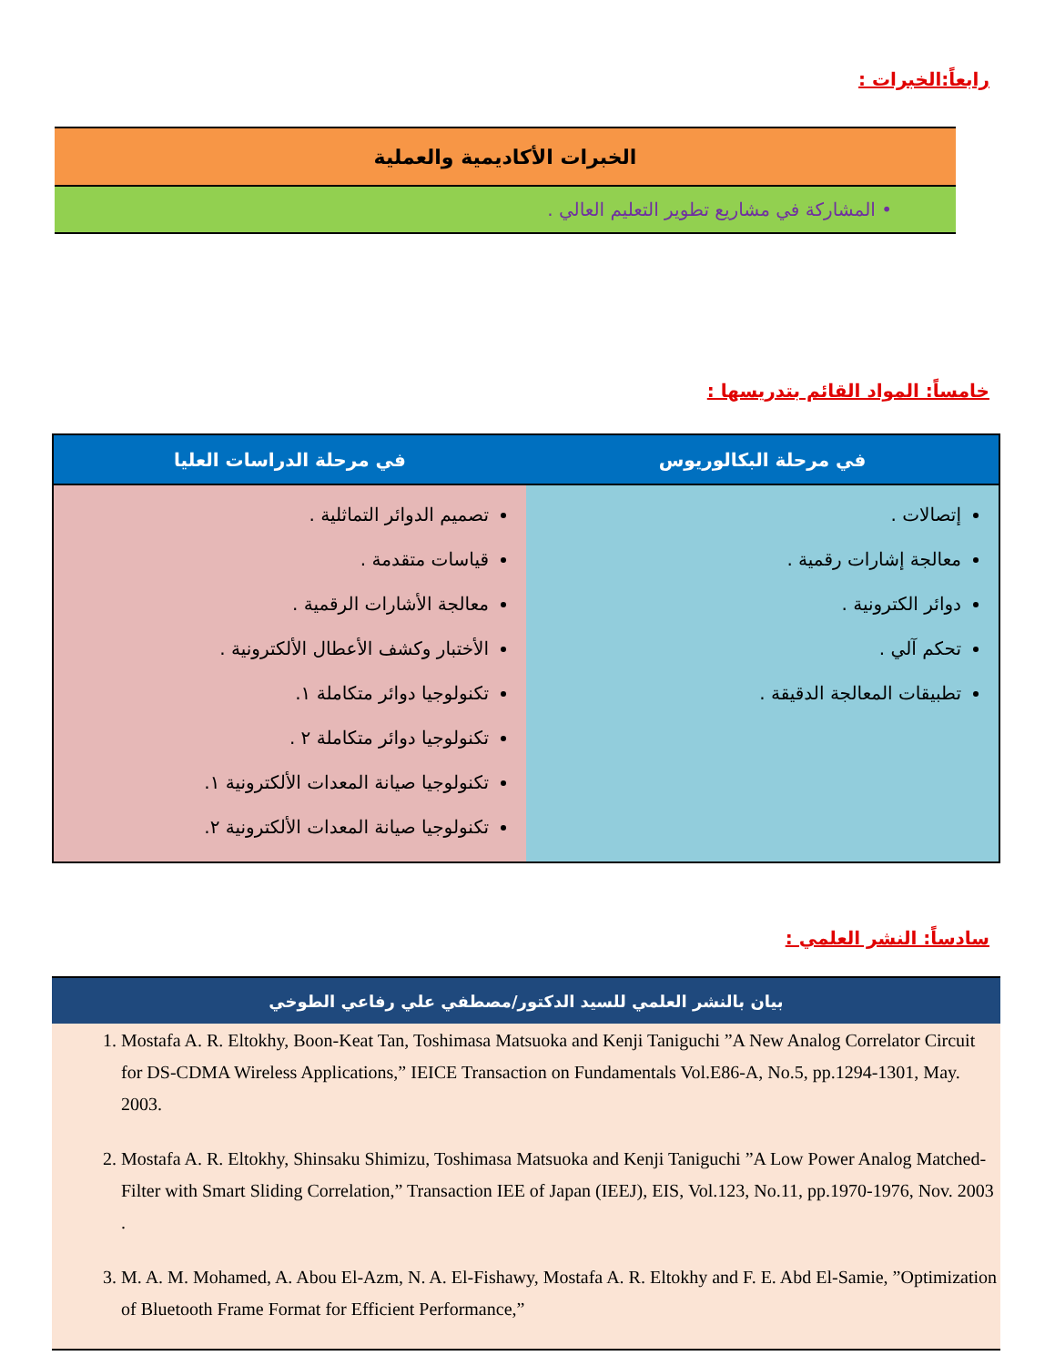رابعاً:الخبرات :
| الخبرات الأكاديمية والعملية |
| --- |
| • المشاركة في مشاريع تطوير التعليم العالي . |
خامساً: المواد القائم بتدريسها :
| في مرحلة البكالوريوس | في مرحلة الدراسات العليا |
| --- | --- |
| إتصالات . معالجة إشارات رقمية . دوائر الكترونية . تحكم آلي . تطبيقات المعالجة الدقيقة . | تصميم الدوائر التماثلية . قياسات متقدمة . معالجة الأشارات الرقمية . الأختبار وكشف الأعطال الألكترونية . تكنولوجيا دوائر متكاملة ١. تكنولوجيا دوائر متكاملة ٢ . تكنولوجيا صيانة المعدات الألكترونية ١. تكنولوجيا صيانة المعدات الألكترونية ٢. |
سادساً: النشر العلمي :
| بيان بالنشر العلمي للسيد الدكتور/مصطفي علي رفاعي الطوخي |
| --- |
| 1. Mostafa A. R. Eltokhy, Boon-Keat Tan, Toshimasa Matsuoka and Kenji Taniguchi ”A New Analog Correlator Circuit for DS-CDMA Wireless Applications,” IEICE Transaction on Fundamentals Vol.E86-A, No.5, pp.1294-1301, May. 2003. 2. Mostafa A. R. Eltokhy, Shinsaku Shimizu, Toshimasa Matsuoka and Kenji Taniguchi ”A Low Power Analog Matched-Filter with Smart Sliding Correlation,” Transaction IEE of Japan (IEEJ), EIS, Vol.123, No.11, pp.1970-1976, Nov. 2003 . 3. M. A. M. Mohamed, A. Abou El-Azm, N. A. El-Fishawy, Mostafa A. R. Eltokhy and F. E. Abd El-Samie, ”Optimization of Bluetooth Frame Format for Efficient Performance,” |